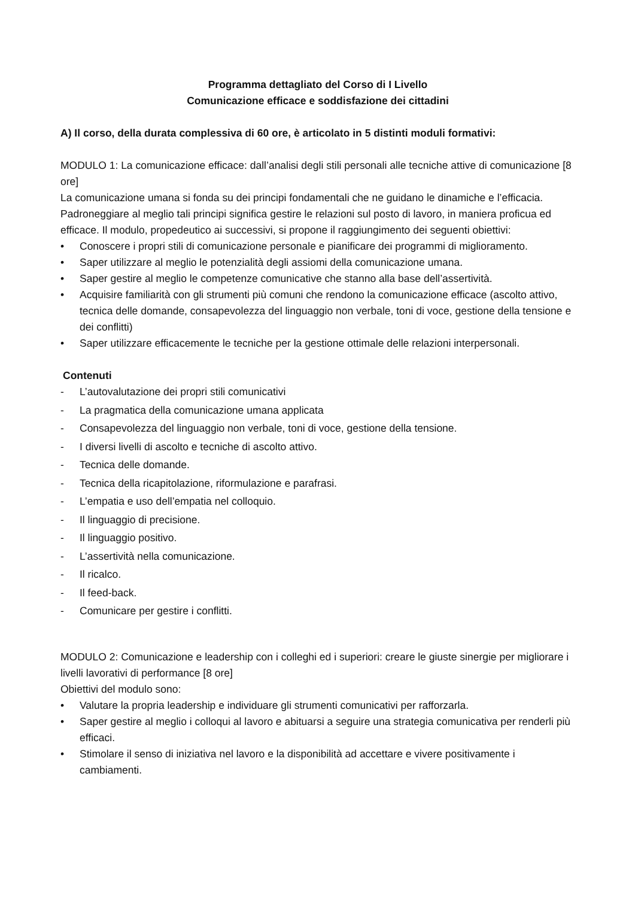Programma dettagliato del Corso di I Livello
Comunicazione efficace e soddisfazione dei cittadini
A) Il corso, della durata complessiva di 60 ore, è articolato in 5 distinti moduli formativi:
MODULO 1: La comunicazione efficace: dall’analisi degli stili personali alle tecniche attive di comunicazione [8 ore]
La comunicazione umana si fonda su dei principi fondamentali che ne guidano le dinamiche e l’efficacia. Padroneggiare al meglio tali principi significa gestire le relazioni sul posto di lavoro, in maniera proficua ed efficace. Il modulo, propedeutico ai successivi, si propone il raggiungimento dei seguenti obiettivi:
• Conoscere i propri stili di comunicazione personale e pianificare dei programmi di miglioramento.
• Saper utilizzare al meglio le potenzialità degli assiomi della comunicazione umana.
• Saper gestire al meglio le competenze comunicative che stanno alla base dell’assertività.
• Acquisire familiarità con gli strumenti più comuni che rendono la comunicazione efficace (ascolto attivo, tecnica delle domande, consapevolezza del linguaggio non verbale, toni di voce, gestione della tensione e dei conflitti)
• Saper utilizzare efficacemente le tecniche per la gestione ottimale delle relazioni interpersonali.
Contenuti
- L’autovalutazione dei propri stili comunicativi
- La pragmatica della comunicazione umana applicata
- Consapevolezza del linguaggio non verbale, toni di voce, gestione della tensione.
- I diversi livelli di ascolto e tecniche di ascolto attivo.
- Tecnica delle domande.
- Tecnica della ricapitolazione, riformulazione e parafrasi.
- L’empatia e uso dell’empatia nel colloquio.
- Il linguaggio di precisione.
- Il linguaggio positivo.
- L’assertività nella comunicazione.
- Il ricalco.
- Il feed-back.
- Comunicare per gestire i conflitti.
MODULO 2: Comunicazione e leadership con i colleghi ed i superiori: creare le giuste sinergie per migliorare i livelli lavorativi di performance [8 ore]
Obiettivi del modulo sono:
• Valutare la propria leadership e individuare gli strumenti comunicativi per rafforzarla.
• Saper gestire al meglio i colloqui al lavoro e abituarsi a seguire una strategia comunicativa per renderli più efficaci.
• Stimolare il senso di iniziativa nel lavoro e la disponibilità ad accettare e vivere positivamente i cambiamenti.